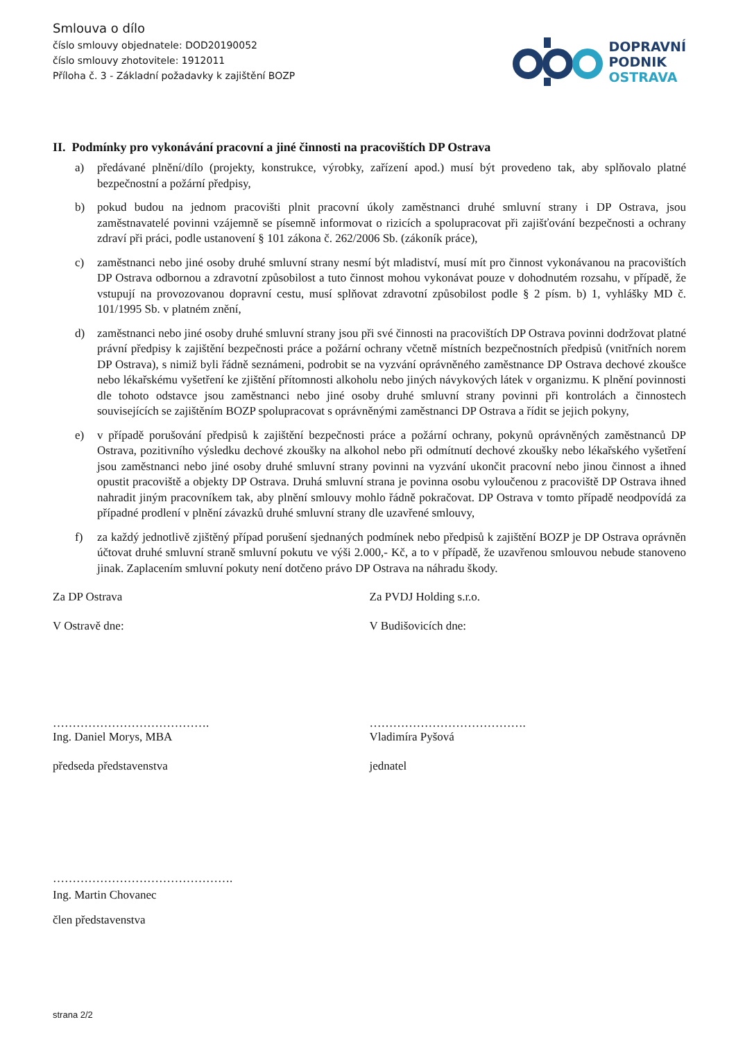Smlouva o dílo
číslo smlouvy objednatele: DOD20190052
číslo smlouvy zhotovitele: 1912011
Příloha č. 3 - Základní požadavky k zajištění BOZP
DOPRAVNÍ
PODNIK
OSTRAVA
II. Podmínky pro vykonávání pracovní a jiné činnosti na pracovištích DP Ostrava
a) předávané plnění/dílo (projekty, konstrukce, výrobky, zařízení apod.) musí být provedeno tak, aby splňovalo platné bezpečnostní a požární předpisy,
b) pokud budou na jednom pracovišti plnit pracovní úkoly zaměstnanci druhé smluvní strany i DP Ostrava, jsou zaměstnavatelé povinni vzájemně se písemně informovat o rizicích a spolupracovat při zajišťování bezpečnosti a ochrany zdraví při práci, podle ustanovení § 101 zákona č. 262/2006 Sb. (zákoník práce),
c) zaměstnanci nebo jiné osoby druhé smluvní strany nesmí být mladiství, musí mít pro činnost vykonávanou na pracovištích DP Ostrava odbornou a zdravotní způsobilost a tuto činnost mohou vykonávat pouze v dohodnutém rozsahu, v případě, že vstupují na provozovanou dopravní cestu, musí splňovat zdravotní způsobilost podle § 2 písm. b) 1, vyhlášky MD č. 101/1995 Sb. v platném znění,
d) zaměstnanci nebo jiné osoby druhé smluvní strany jsou při své činnosti na pracovištích DP Ostrava povinni dodržovat platné právní předpisy k zajištění bezpečnosti práce a požární ochrany včetně místních bezpečnostních předpisů (vnitřních norem DP Ostrava), s nimiž byli řádně seznámeni, podrobit se na vyzvání oprávněného zaměstnance DP Ostrava dechové zkoušce nebo lékařskému vyšetření ke zjištění přítomnosti alkoholu nebo jiných návykových látek v organizmu. K plnění povinnosti dle tohoto odstavce jsou zaměstnanci nebo jiné osoby druhé smluvní strany povinni při kontrolách a činnostech souvisejících se zajištěním BOZP spolupracovat s oprávněnými zaměstnanci DP Ostrava a řídit se jejich pokyny,
e) v případě porušování předpisů k zajištění bezpečnosti práce a požární ochrany, pokynů oprávněných zaměstnanců DP Ostrava, pozitivního výsledku dechové zkoušky na alkohol nebo při odmítnutí dechové zkoušky nebo lékařského vyšetření jsou zaměstnanci nebo jiné osoby druhé smluvní strany povinni na vyzvání ukončit pracovní nebo jinou činnost a ihned opustit pracoviště a objekty DP Ostrava. Druhá smluvní strana je povinna osobu vyloučenou z pracoviště DP Ostrava ihned nahradit jiným pracovníkem tak, aby plnění smlouvy mohlo řádně pokračovat. DP Ostrava v tomto případě neodpovídá za případné prodlení v plnění závazků druhé smluvní strany dle uzavřené smlouvy,
f) za každý jednotlivě zjištěný případ porušení sjednaných podmínek nebo předpisů k zajištění BOZP je DP Ostrava oprávněn účtovat druhé smluvní straně smluvní pokutu ve výši 2.000,- Kč, a to v případě, že uzavřenou smlouvou nebude stanoveno jinak. Zaplacením smluvní pokuty není dotčeno právo DP Ostrava na náhradu škody.
Za DP Ostrava
V Ostravě dne:
………………………………….
Ing. Daniel Morys, MBA
předseda představenstva
Za PVDJ Holding s.r.o.
V Budišovicích dne:
………………………………….
Vladimíra Pyšová
jednatel
……………………………………….
Ing. Martin Chovanec
člen představenstva
strana 2/2